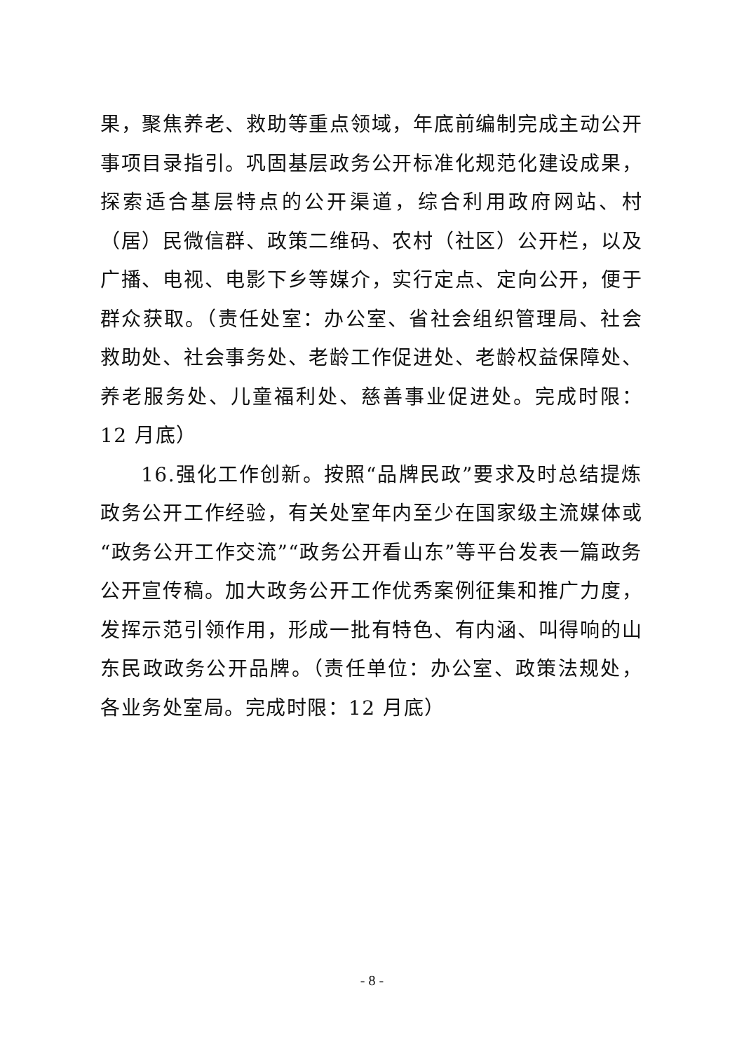果，聚焦养老、救助等重点领域，年底前编制完成主动公开事项目录指引。巩固基层政务公开标准化规范化建设成果，探索适合基层特点的公开渠道，综合利用政府网站、村（居）民微信群、政策二维码、农村（社区）公开栏，以及广播、电视、电影下乡等媒介，实行定点、定向公开，便于群众获取。（责任处室：办公室、省社会组织管理局、社会救助处、社会事务处、老龄工作促进处、老龄权益保障处、养老服务处、儿童福利处、慈善事业促进处。完成时限：12 月底）
16.强化工作创新。按照“品牌民政”要求及时总结提炼政务公开工作经验，有关处室年内至少在国家级主流媒体或“政务公开工作交流”“政务公开看山东”等平台发表一篇政务公开宣传稿。加大政务公开工作优秀案例征集和推广力度，发挥示范引领作用，形成一批有特色、有内涵、叫得响的山东民政政务公开品牌。（责任单位：办公室、政策法规处，各业务处室局。完成时限：12 月底）
- 8 -